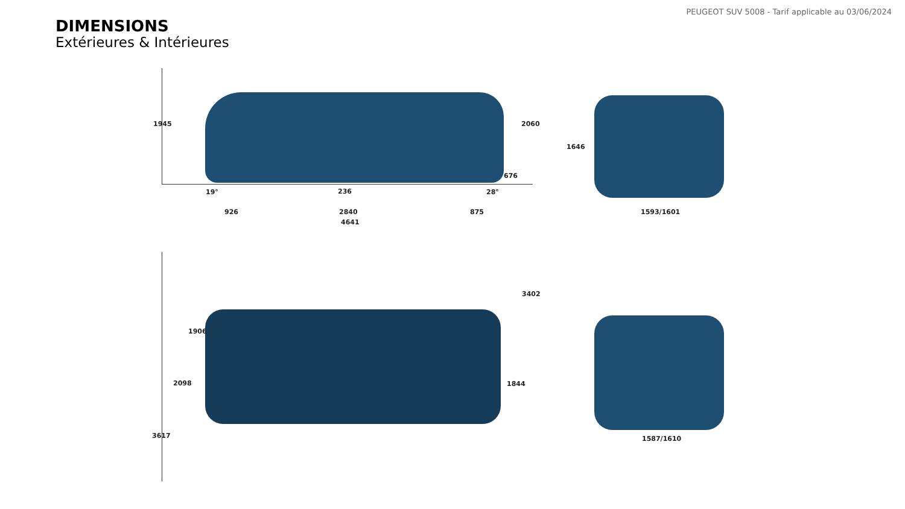PEUGEOT SUV 5008 - Tarif applicable au 03/06/2024
DIMENSIONS
Extérieures & Intérieures
1945 2060
19° 236 28°
676
926 2840 875
4641
1646
1593/1601
3402
1906
2098 1844
3617 1587/1610